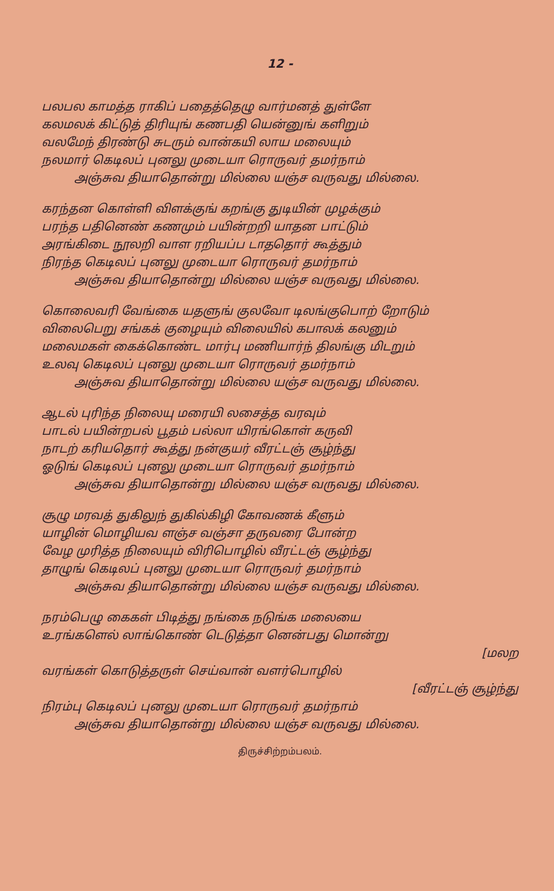12 -
பலபல காமத்த ராகிப் பதைத்தெழு வார்மனத் துள்ளே
கலமலக் கிட்டுத் திரியுங் கணபதி யென்னுங் களிறும்
வலமேந் திரண்டு சுடரும் வான்கயி லாய மலையும்
நலமார் கெடிலப் புனலு முடையா ரொருவர் தமர்நாம்
அஞ்சுவ தியாதொன்று மில்லை யஞ்ச வருவது மில்லை.
கரந்தன கொள்ளி விளக்குங் கறங்கு துடியின் முழக்கும்
பரந்த பதினெண் கணமும் பயின்றறி யாதன பாட்டும்
அரங்கிடை நூலறி வாள ரறியப்ப டாததொர் கூத்தும்
நிரந்த கெடிலப் புனலு முடையா ரொருவர் தமர்நாம்
அஞ்சுவ தியாதொன்று மில்லை யஞ்ச வருவது மில்லை.
கொலைவரி வேங்கை யதளுங் குலவோ டிலங்குபொற் றோடும்
விலைபெறு சங்கக் குழையும் விலையில் கபாலக் கலனும்
மலைமகள் கைக்கொண்ட மார்பு மணியார்ந் திலங்கு மிடறும்
உலவு கெடிலப் புனலு முடையா ரொருவர் தமர்நாம்
அஞ்சுவ தியாதொன்று மில்லை யஞ்ச வருவது மில்லை.
ஆடல் புரிந்த நிலையு மரையி லசைத்த வரவும்
பாடல் பயின்றபல் பூதம் பல்லா யிரங்கொள் கருவி
நாடற் கரியதொர் கூத்து நன்குயர் வீரட்டஞ் சூழ்ந்து
ஓடுங் கெடிலப் புனலு முடையா ரொருவர் தமர்நாம்
அஞ்சுவ தியாதொன்று மில்லை யஞ்ச வருவது மில்லை.
சூழு மரவத் துகிலுந் துகில்கிழி கோவணக் கீளும்
யாழின் மொழியவ ளஞ்ச வஞ்சா தருவரை போன்ற
வேழ முரித்த நிலையும் விரிபொழில் வீரட்டஞ் சூழ்ந்து
தாழுங் கெடிலப் புனலு முடையா ரொருவர் தமர்நாம்
அஞ்சுவ தியாதொன்று மில்லை யஞ்ச வருவது மில்லை.
நரம்பெழு கைகள் பிடித்து நங்கை நடுங்க மலையை
உரங்களெல் லாங்கொண் டெடுத்தா னென்பது மொன்று
[மலற
வரங்கள் கொடுத்தருள் செய்வான் வளர்பொழில்
[வீரட்டஞ் சூழ்ந்து
நிரம்பு கெடிலப் புனலு முடையா ரொருவர் தமர்நாம்
அஞ்சுவ தியாதொன்று மில்லை யஞ்ச வருவது மில்லை.
திருச்சிற்றம்பலம்.